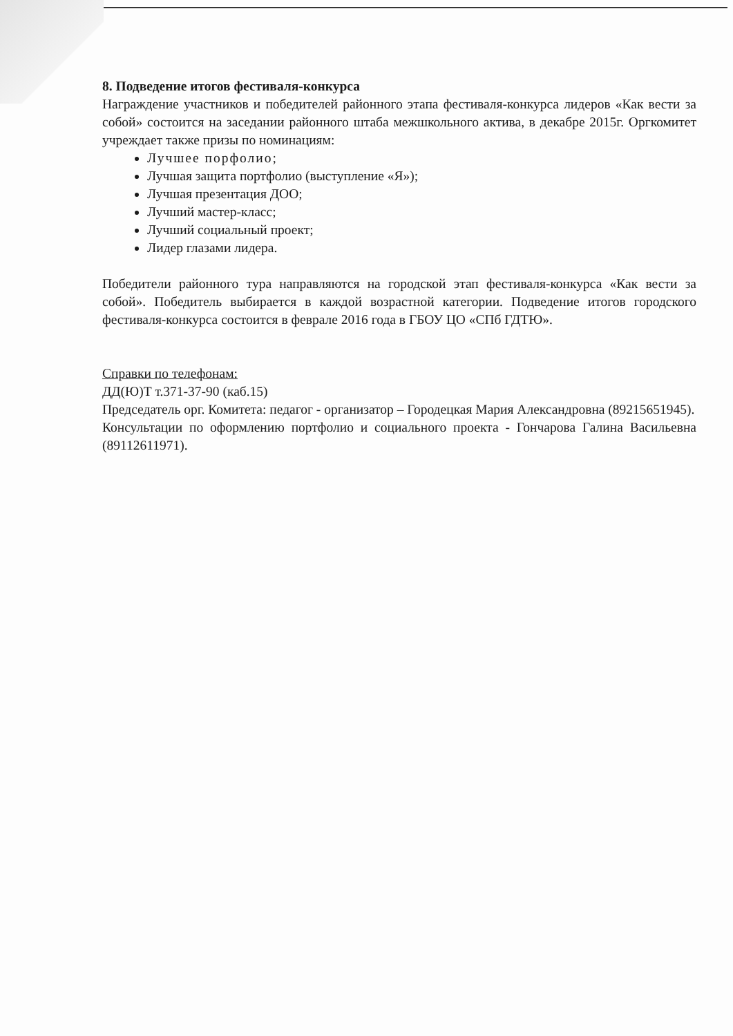8. Подведение итогов фестиваля-конкурса
Награждение участников и победителей районного этапа фестиваля-конкурса лидеров «Как вести за собой» состоится на заседании районного штаба межшкольного актива, в декабре 2015г. Оргкомитет учреждает также призы по номинациям:
Лучшее порфолио;
Лучшая защита портфолио (выступление «Я»);
Лучшая презентация ДОО;
Лучший мастер-класс;
Лучший социальный проект;
Лидер глазами лидера.
Победители районного тура направляются на городской этап фестиваля-конкурса «Как вести за собой». Победитель выбирается в каждой возрастной категории. Подведение итогов городского фестиваля-конкурса состоится в феврале 2016 года в ГБОУ ЦО «СПб ГДТЮ».
Справки по телефонам:
ДД(Ю)Т т.371-37-90 (каб.15)
Председатель орг. Комитета: педагог - организатор – Городецкая Мария Александровна (89215651945).
Консультации по оформлению портфолио и социального проекта - Гончарова Галина Васильевна (89112611971).